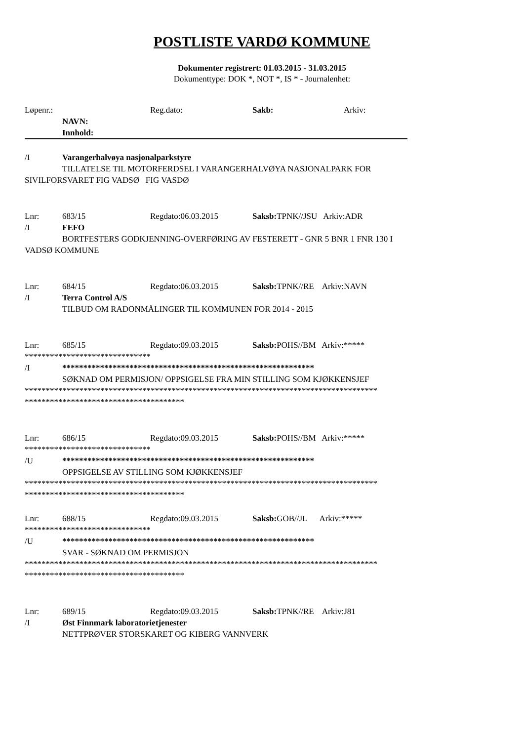POSTLISTE VARDØ KOMMUNE
Dokumenter registrert: 01.03.2015 - 31.03.2015
Dokumenttype: DOK *, NOT *, IS * - Journalenhet:
Løpenr.: Reg.dato: Sakb: Arkiv:
NAVN:
Innhold:
/I Varangerhalvøya nasjonalparkstyre
TILLATELSE TIL MOTORFERDSEL I VARANGERHALVØYA NASJONALPARK FOR
SIVILFORSVARET FIG VADSØ FIG VASDØ
Lnr: 683/15 Regdato:06.03.2015 Saksb: TPNK//JSU Arkiv:ADR
/I FEFO
BORTFESTERS GODKJENNING-OVERFØRING AV FESTERETT - GNR 5 BNR 1 FNR 130 I
VADSØ KOMMUNE
Lnr: 684/15 Regdato:06.03.2015 Saksb: TPNK//RE Arkiv:NAVN
/I Terra Control A/S
TILBUD OM RADONMÅLINGER TIL KOMMUNEN FOR 2014 - 2015
Lnr: 685/15 Regdato:09.03.2015 Saksb: POHS//BM Arkiv:*****
******************************
/I ************************************************************
SØKNAD OM PERMISJON/ OPPSIGELSE FRA MIN STILLING SOM KJØKKENSJEF
************************************************************************************
**************************************
Lnr: 686/15 Regdato:09.03.2015 Saksb: POHS//BM Arkiv:*****
******************************
/U ************************************************************
OPPSIGELSE AV STILLING SOM KJØKKENSJEF
************************************************************************************
**************************************
Lnr: 688/15 Regdato:09.03.2015 Saksb: GOB//JL Arkiv:*****
******************************
/U ************************************************************
SVAR - SØKNAD OM PERMISJON
************************************************************************************
**************************************
Lnr: 689/15 Regdato:09.03.2015 Saksb: TPNK//RE Arkiv:J81
/I Øst Finnmark laboratorietjenester
NETTPRØVER STORSKARET OG KIBERG VANNVERK